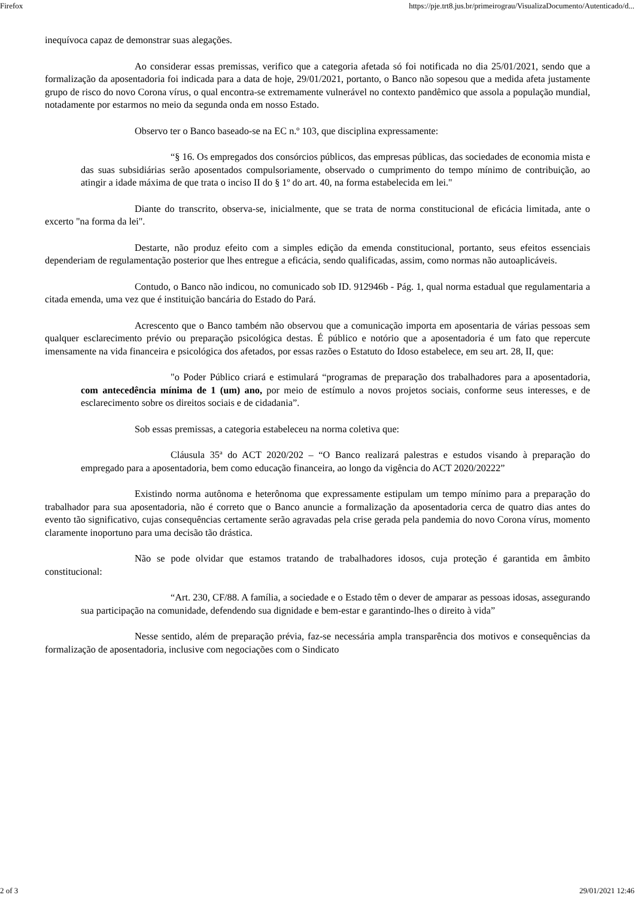Firefox https://pje.trt8.jus.br/primeirograu/VisualizaDocumento/Autenticado/d...
inequívoca capaz de demonstrar suas alegações.
Ao considerar essas premissas, verifico que a categoria afetada só foi notificada no dia 25/01/2021, sendo que a formalização da aposentadoria foi indicada para a data de hoje, 29/01/2021, portanto, o Banco não sopesou que a medida afeta justamente grupo de risco do novo Corona vírus, o qual encontra-se extremamente vulnerável no contexto pandêmico que assola a população mundial, notadamente por estarmos no meio da segunda onda em nosso Estado.
Observo ter o Banco baseado-se na EC n.º 103, que disciplina expressamente:
“§ 16. Os empregados dos consórcios públicos, das empresas públicas, das sociedades de economia mista e das suas subsidiárias serão aposentados compulsoriamente, observado o cumprimento do tempo mínimo de contribuição, ao atingir a idade máxima de que trata o inciso II do § 1º do art. 40, na forma estabelecida em lei."
Diante do transcrito, observa-se, inicialmente, que se trata de norma constitucional de eficácia limitada, ante o excerto "na forma da lei".
Destarte, não produz efeito com a simples edição da emenda constitucional, portanto, seus efeitos essenciais dependeriam de regulamentação posterior que lhes entregue a eficácia, sendo qualificadas, assim, como normas não autoaplicáveis.
Contudo, o Banco não indicou, no comunicado sob ID. 912946b - Pág. 1, qual norma estadual que regulamentaria a citada emenda, uma vez que é instituição bancária do Estado do Pará.
Acrescento que o Banco também não observou que a comunicação importa em aposentaria de várias pessoas sem qualquer esclarecimento prévio ou preparação psicológica destas. É público e notório que a aposentadoria é um fato que repercute imensamente na vida financeira e psicológica dos afetados, por essas razões o Estatuto do Idoso estabelece, em seu art. 28, II, que:
"o Poder Público criará e estimulará “programas de preparação dos trabalhadores para a aposentadoria, com antecedência mínima de 1 (um) ano, por meio de estímulo a novos projetos sociais, conforme seus interesses, e de esclarecimento sobre os direitos sociais e de cidadania”.
Sob essas premissas, a categoria estabeleceu na norma coletiva que:
Cláusula 35ª do ACT 2020/202 – “O Banco realizará palestras e estudos visando à preparação do empregado para a aposentadoria, bem como educação financeira, ao longo da vigência do ACT 2020/20222”
Existindo norma autônoma e heterônoma que expressamente estipulam um tempo mínimo para a preparação do trabalhador para sua aposentadoria, não é correto que o Banco anuncie a formalização da aposentadoria cerca de quatro dias antes do evento tão significativo, cujas consequências certamente serão agravadas pela crise gerada pela pandemia do novo Corona vírus, momento claramente inoportuno para uma decisão tão drástica.
Não se pode olvidar que estamos tratando de trabalhadores idosos, cuja proteção é garantida em âmbito constitucional:
“Art. 230, CF/88. A família, a sociedade e o Estado têm o dever de amparar as pessoas idosas, assegurando sua participação na comunidade, defendendo sua dignidade e bem-estar e garantindo-lhes o direito à vida”
Nesse sentido, além de preparação prévia, faz-se necessária ampla transparência dos motivos e consequências da formalização de aposentadoria, inclusive com negociações com o Sindicato
2 of 3 29/01/2021 12:46